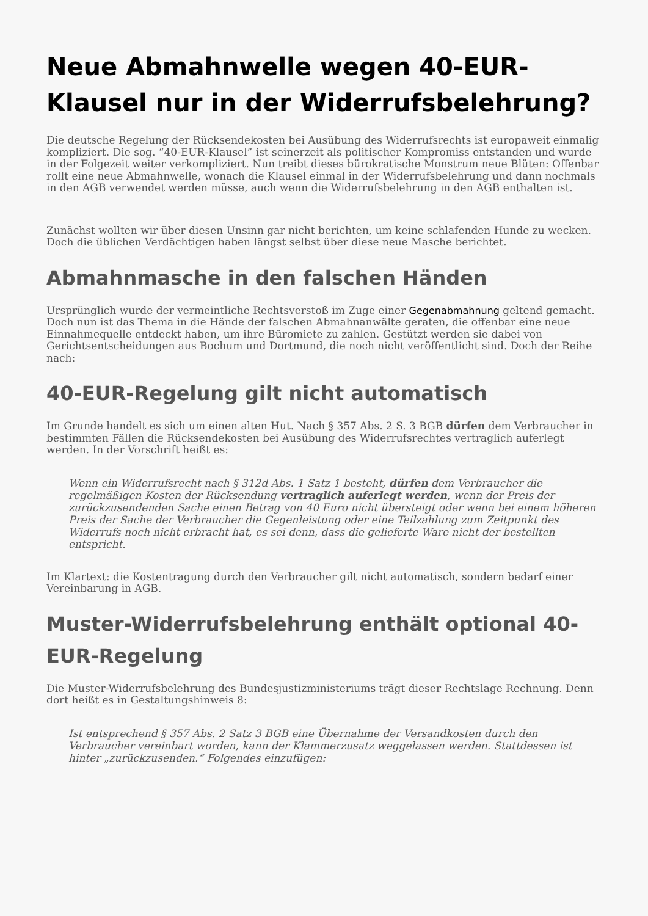Neue Abmahnwelle wegen 40-EUR-Klausel nur in der Widerrufsbelehrung?
Die deutsche Regelung der Rücksendekosten bei Ausübung des Widerrufsrechts ist europaweit einmalig kompliziert. Die sog. “40-EUR-Klausel” ist seinerzeit als politischer Kompromiss entstanden und wurde in der Folgezeit weiter verkompliziert. Nun treibt dieses bürokratische Monstrum neue Blüten: Offenbar rollt eine neue Abmahnwelle, wonach die Klausel einmal in der Widerrufsbelehrung und dann nochmals in den AGB verwendet werden müsse, auch wenn die Widerrufsbelehrung in den AGB enthalten ist.
Zunächst wollten wir über diesen Unsinn gar nicht berichten, um keine schlafenden Hunde zu wecken. Doch die üblichen Verdächtigen haben längst selbst über diese neue Masche berichtet.
Abmahnmasche in den falschen Händen
Ursprünglich wurde der vermeintliche Rechtsverstoß im Zuge einer Gegenabmahnung geltend gemacht. Doch nun ist das Thema in die Hände der falschen Abmahnanwälte geraten, die offenbar eine neue Einnahmequelle entdeckt haben, um ihre Büromiete zu zahlen. Gestützt werden sie dabei von Gerichtsentscheidungen aus Bochum und Dortmund, die noch nicht veröffentlicht sind. Doch der Reihe nach:
40-EUR-Regelung gilt nicht automatisch
Im Grunde handelt es sich um einen alten Hut. Nach § 357 Abs. 2 S. 3 BGB dürfen dem Verbraucher in bestimmten Fällen die Rücksendekosten bei Ausübung des Widerrufsrechtes vertraglich auferlegt werden. In der Vorschrift heißt es:
Wenn ein Widerrufsrecht nach § 312d Abs. 1 Satz 1 besteht, dürfen dem Verbraucher die regelmäßigen Kosten der Rücksendung vertraglich auferlegt werden, wenn der Preis der zurückzusendenden Sache einen Betrag von 40 Euro nicht übersteigt oder wenn bei einem höheren Preis der Sache der Verbraucher die Gegenleistung oder eine Teilzahlung zum Zeitpunkt des Widerrufs noch nicht erbracht hat, es sei denn, dass die gelieferte Ware nicht der bestellten entspricht.
Im Klartext: die Kostentragung durch den Verbraucher gilt nicht automatisch, sondern bedarf einer Vereinbarung in AGB.
Muster-Widerrufsbelehrung enthält optional 40-EUR-Regelung
Die Muster-Widerrufsbelehrung des Bundesjustizministeriums trägt dieser Rechtslage Rechnung. Denn dort heißt es in Gestaltungshinweis 8:
Ist entsprechend § 357 Abs. 2 Satz 3 BGB eine Übernahme der Versandkosten durch den Verbraucher vereinbart worden, kann der Klammerzusatz weggelassen werden. Stattdessen ist hinter „zurückzusenden.“ Folgendes einzufügen: